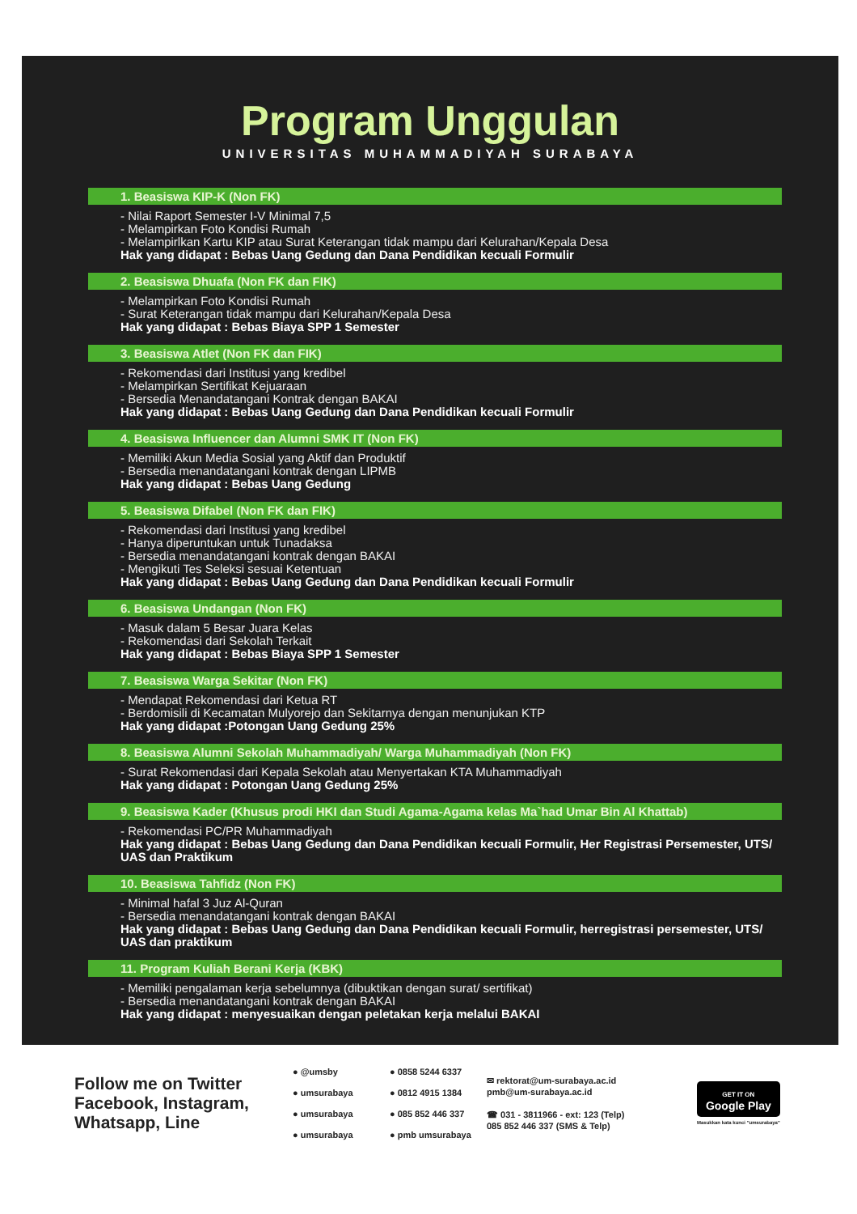Program Unggulan
UNIVERSITAS MUHAMMADIYAH SURABAYA
1. Beasiswa KIP-K (Non FK)
- Nilai Raport Semester I-V Minimal 7,5
- Melampirkan Foto Kondisi Rumah
- Melampirlkan Kartu KIP atau Surat Keterangan tidak mampu dari Kelurahan/Kepala Desa
Hak yang didapat : Bebas Uang Gedung dan Dana Pendidikan kecuali Formulir
2. Beasiswa Dhuafa (Non FK dan FIK)
- Melampirkan Foto Kondisi Rumah
- Surat Keterangan tidak mampu dari Kelurahan/Kepala Desa
Hak yang didapat : Bebas Biaya SPP 1 Semester
3. Beasiswa Atlet (Non FK dan FIK)
- Rekomendasi dari Institusi yang kredibel
- Melampirkan Sertifikat Kejuaraan
- Bersedia Menandatangani Kontrak dengan BAKAI
Hak yang didapat : Bebas Uang Gedung dan Dana Pendidikan kecuali Formulir
4. Beasiswa Influencer dan Alumni SMK IT (Non FK)
- Memiliki Akun Media Sosial yang Aktif dan Produktif
- Bersedia menandatangani kontrak dengan LIPMB
Hak yang didapat : Bebas Uang Gedung
5. Beasiswa Difabel (Non FK dan FIK)
- Rekomendasi dari Institusi yang kredibel
- Hanya diperuntukan untuk Tunadaksa
- Bersedia menandatangani kontrak dengan BAKAI
- Mengikuti Tes Seleksi sesuai Ketentuan
Hak yang didapat : Bebas Uang Gedung dan Dana Pendidikan kecuali Formulir
6. Beasiswa Undangan (Non FK)
- Masuk dalam 5 Besar Juara Kelas
- Rekomendasi dari Sekolah Terkait
Hak yang didapat : Bebas Biaya SPP 1 Semester
7. Beasiswa Warga Sekitar (Non FK)
- Mendapat Rekomendasi dari Ketua RT
- Berdomisili di Kecamatan Mulyorejo dan Sekitarnya dengan menunjukan KTP
Hak yang didapat :Potongan Uang Gedung 25%
8. Beasiswa Alumni Sekolah Muhammadiyah/ Warga Muhammadiyah (Non FK)
- Surat Rekomendasi dari Kepala Sekolah atau Menyertakan KTA Muhammadiyah
Hak yang didapat : Potongan Uang Gedung 25%
9. Beasiswa Kader (Khusus prodi HKI dan Studi Agama-Agama kelas Ma`had Umar Bin Al Khattab)
- Rekomendasi PC/PR Muhammadiyah
Hak yang didapat : Bebas Uang Gedung dan Dana Pendidikan kecuali Formulir, Her Registrasi Persemester, UTS/ UAS dan Praktikum
10. Beasiswa Tahfidz (Non FK)
- Minimal hafal 3 Juz Al-Quran
- Bersedia menandatangani kontrak dengan BAKAI
Hak yang didapat : Bebas Uang Gedung dan Dana Pendidikan kecuali Formulir, herregistrasi persemester, UTS/ UAS dan praktikum
11. Program Kuliah Berani Kerja (KBK)
- Memiliki pengalaman kerja sebelumnya (dibuktikan dengan surat/ sertifikat)
- Bersedia menandatangani kontrak dengan BAKAI
Hak yang didapat : menyesuaikan dengan peletakan kerja melalui BAKAI
Follow me on Twitter Facebook, Instagram, Whatsapp, Line
● @umsby
● umsurabaya
● umsurabaya
● umsurabaya
● 0858 5244 6337
● 0812 4915 1384
● 085 852 446 337
● pmb umsurabaya
✉ rektorat@um-surabaya.ac.id
pmb@um-surabaya.ac.id
☎ 031 - 3811966 - ext: 123 (Telp)
085 852 446 337 (SMS & Telp)
GET IT ON
Google Play
Masukkan kata kunci "umsurabaya"